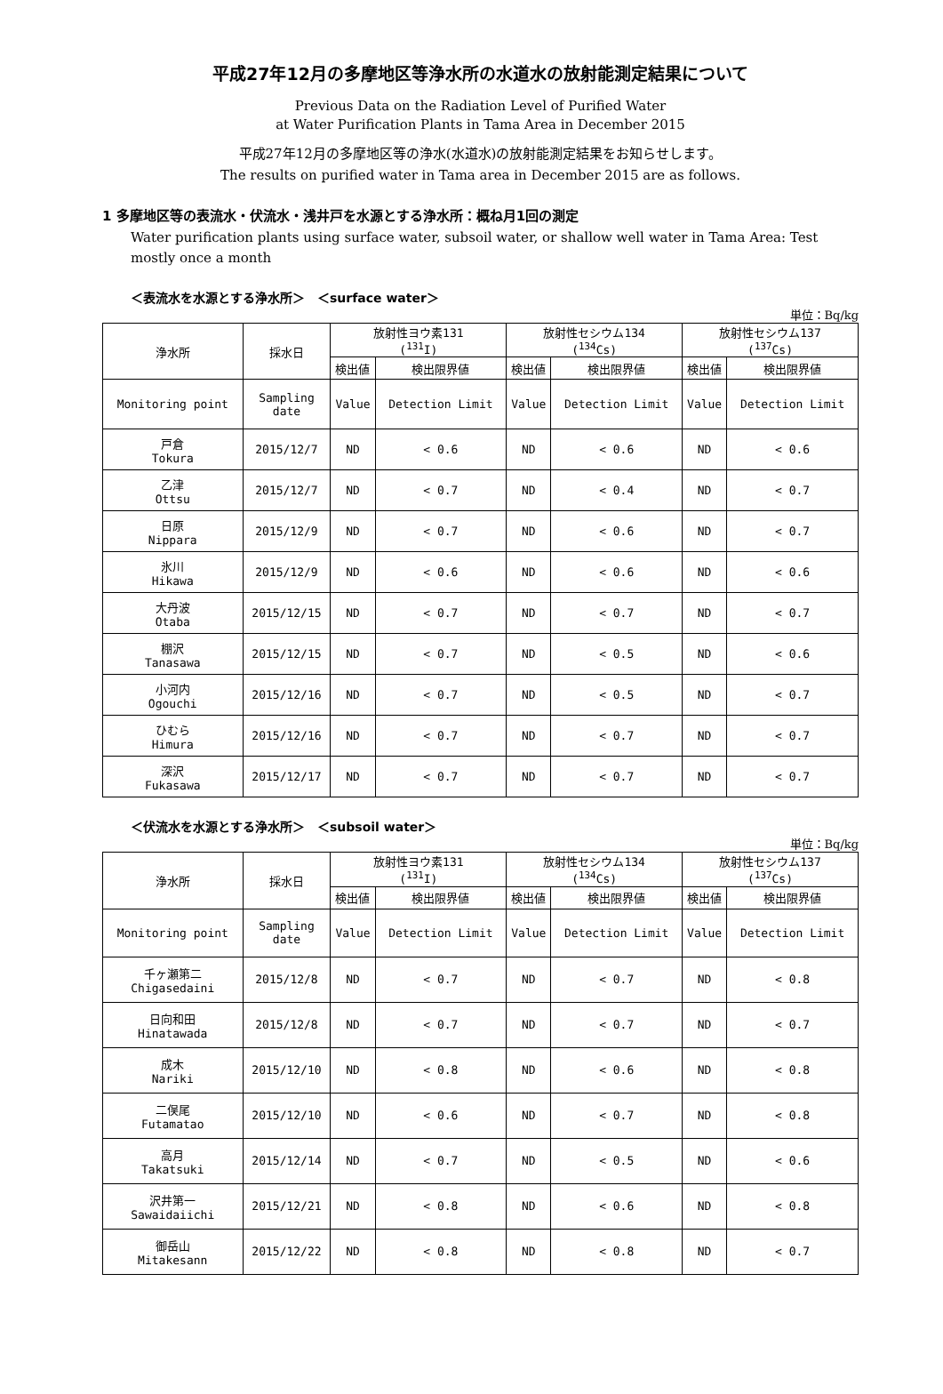平成27年12月の多摩地区等浄水所の水道水の放射能測定結果について
Previous Data on the Radiation Level of Purified Water
at Water Purification Plants in Tama Area in December 2015
平成27年12月の多摩地区等の浄水(水道水)の放射能測定結果をお知らせします。
The results on purified water in Tama area in December 2015 are as follows.
1 多摩地区等の表流水・伏流水・浅井戸を水源とする浄水所：概ね月1回の測定
Water purification plants using surface water, subsoil water, or shallow well water in Tama Area: Test mostly once a month
＜表流水を水源とする浄水所＞　＜surface water＞
単位：Bq/kg
| 浄水所 | 採水日 | 放射性ヨウ素131 (<sup>131</sup>I) | | 放射性セシウム134 (<sup>134</sup>Cs) | | 放射性セシウム137 (<sup>137</sup>Cs) | |
| --- | --- | --- | --- | --- | --- | --- | --- |
| | | 検出値 | 検出限界値 | 検出値 | 検出限界値 | 検出値 | 検出限界値 |
| Monitoring point | Sampling date | Value | Detection Limit | Value | Detection Limit | Value | Detection Limit |
| 戸倉 Tokura | 2015/12/7 | ND | < 0.6 | ND | < 0.6 | ND | < 0.6 |
| 乙津 Ottsu | 2015/12/7 | ND | < 0.7 | ND | < 0.4 | ND | < 0.7 |
| 日原 Nippara | 2015/12/9 | ND | < 0.7 | ND | < 0.6 | ND | < 0.7 |
| 氷川 Hikawa | 2015/12/9 | ND | < 0.6 | ND | < 0.6 | ND | < 0.6 |
| 大丹波 Otaba | 2015/12/15 | ND | < 0.7 | ND | < 0.7 | ND | < 0.7 |
| 棚沢 Tanasawa | 2015/12/15 | ND | < 0.7 | ND | < 0.5 | ND | < 0.6 |
| 小河内 Ogouchi | 2015/12/16 | ND | < 0.7 | ND | < 0.5 | ND | < 0.7 |
| ひむら Himura | 2015/12/16 | ND | < 0.7 | ND | < 0.7 | ND | < 0.7 |
| 深沢 Fukasawa | 2015/12/17 | ND | < 0.7 | ND | < 0.7 | ND | < 0.7 |
＜伏流水を水源とする浄水所＞　＜subsoil water＞
単位：Bq/kg
| 浄水所 | 採水日 | 放射性ヨウ素131 (<sup>131</sup>I) | | 放射性セシウム134 (<sup>134</sup>Cs) | | 放射性セシウム137 (<sup>137</sup>Cs) | |
| --- | --- | --- | --- | --- | --- | --- | --- |
| | | 検出値 | 検出限界値 | 検出値 | 検出限界値 | 検出値 | 検出限界値 |
| Monitoring point | Sampling date | Value | Detection Limit | Value | Detection Limit | Value | Detection Limit |
| 千ヶ瀬第二 Chigasedaini | 2015/12/8 | ND | < 0.7 | ND | < 0.7 | ND | < 0.8 |
| 日向和田 Hinatawada | 2015/12/8 | ND | < 0.7 | ND | < 0.7 | ND | < 0.7 |
| 成木 Nariki | 2015/12/10 | ND | < 0.8 | ND | < 0.6 | ND | < 0.8 |
| 二俣尾 Futamatao | 2015/12/10 | ND | < 0.6 | ND | < 0.7 | ND | < 0.8 |
| 高月 Takatsuki | 2015/12/14 | ND | < 0.7 | ND | < 0.5 | ND | < 0.6 |
| 沢井第一 Sawaidaiichi | 2015/12/21 | ND | < 0.8 | ND | < 0.6 | ND | < 0.8 |
| 御岳山 Mitakesann | 2015/12/22 | ND | < 0.8 | ND | < 0.8 | ND | < 0.7 |